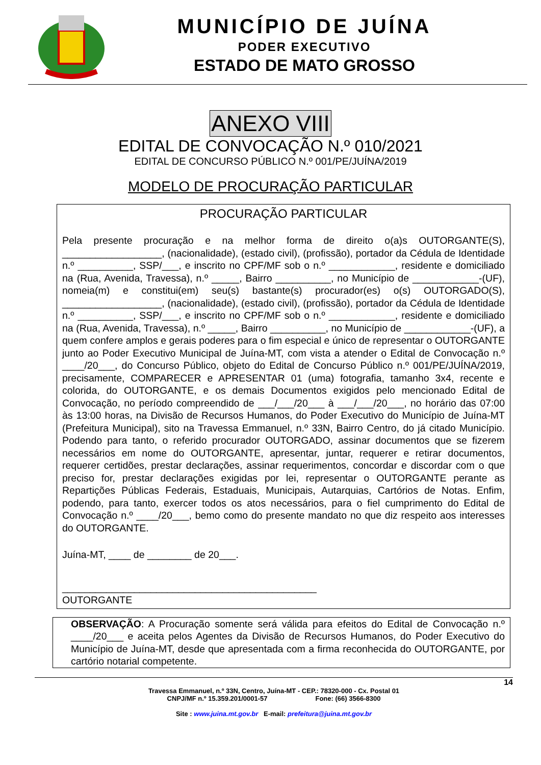MUNICÍPIO DE JUÍNA
PODER EXECUTIVO
ESTADO DE MATO GROSSO
ANEXO VIII
EDITAL DE CONVOCAÇÃO N.º 010/2021
EDITAL DE CONCURSO PÚBLICO N.º 001/PE/JUÍNA/2019
MODELO DE PROCURAÇÃO PARTICULAR
PROCURAÇÃO PARTICULAR
Pela presente procuração e na melhor forma de direito o(a)s OUTORGANTE(S), __________________, (nacionalidade), (estado civil), (profissão), portador da Cédula de Identidade n.º __________, SSP/___, e inscrito no CPF/MF sob o n.º ____________, residente e domiciliado na (Rua, Avenida, Travessa), n.º _____, Bairro __________, no Município de ____________-(UF), nomeia(m) e constitui(em) seu(s) bastante(s) procurador(es) o(s) OUTORGADO(S), __________________, (nacionalidade), (estado civil), (profissão), portador da Cédula de Identidade n.º __________, SSP/___, e inscrito no CPF/MF sob o n.º ____________, residente e domiciliado na (Rua, Avenida, Travessa), n.º _____, Bairro __________, no Município de ____________-(UF), a quem confere amplos e gerais poderes para o fim especial e único de representar o OUTORGANTE junto ao Poder Executivo Municipal de Juína-MT, com vista a atender o Edital de Convocação n.º ____/20___, do Concurso Público, objeto do Edital de Concurso Público n.º 001/PE/JUÍNA/2019, precisamente, COMPARECER e APRESENTAR 01 (uma) fotografia, tamanho 3x4, recente e colorida, do OUTORGANTE, e os demais Documentos exigidos pelo mencionado Edital de Convocação, no período compreendido de ___/___/20___ à ___/___/20___, no horário das 07:00 às 13:00 horas, na Divisão de Recursos Humanos, do Poder Executivo do Município de Juína-MT (Prefeitura Municipal), sito na Travessa Emmanuel, n.º 33N, Bairro Centro, do já citado Município. Podendo para tanto, o referido procurador OUTORGADO, assinar documentos que se fizerem necessários em nome do OUTORGANTE, apresentar, juntar, requerer e retirar documentos, requerer certidões, prestar declarações, assinar requerimentos, concordar e discordar com o que preciso for, prestar declarações exigidas por lei, representar o OUTORGANTE perante as Repartições Públicas Federais, Estaduais, Municipais, Autarquias, Cartórios de Notas. Enfim, podendo, para tanto, exercer todos os atos necessários, para o fiel cumprimento do Edital de Convocação n.º ____/20___, bemo como do presente mandato no que diz respeito aos interesses do OUTORGANTE.
Juína-MT, ____ de ________ de 20___.
______________________________________________
OUTORGANTE
OBSERVAÇÃO: A Procuração somente será válida para efeitos do Edital de Convocação n.º ____/20___ e aceita pelos Agentes da Divisão de Recursos Humanos, do Poder Executivo do Município de Juína-MT, desde que apresentada com a firma reconhecida do OUTORGANTE, por cartório notarial competente.
14
Travessa Emmanuel, n.º 33N, Centro, Juína-MT - CEP.: 78320-000 - Cx. Postal 01
CNPJ/MF n.º 15.359.201/0001-57 Fone: (66) 3566-8300
Site : www.juina.mt.gov.br E-mail: prefeitura@juina.mt.gov.br